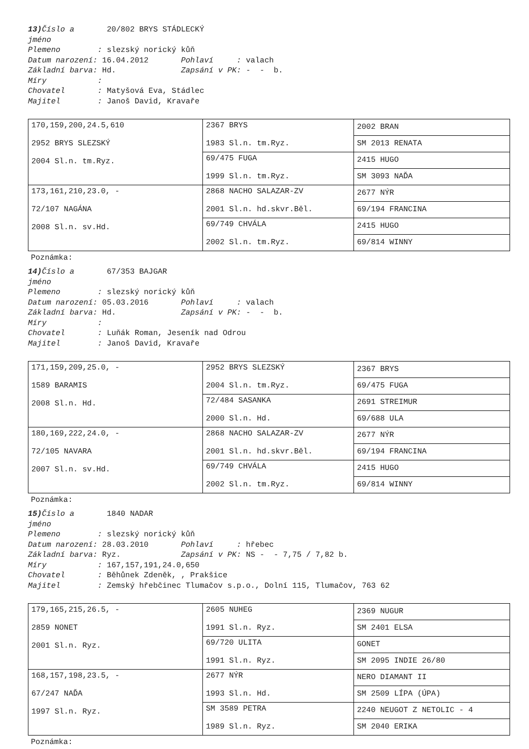13) Číslo a 20/802 BRYS STÁDLECKÝ
jméno
Plemeno : slezský norický kůň
Datum narození: 16.04.2012 Pohlaví : valach
Základní barva: Hd. Zapsání v PK: - - b.
Míry :
Chovatel : Matyšová Eva, Stádlec
Majitel : Janoš David, Kravaře
| 170,159,200,24.5,610 2952 BRYS SLEZSKÝ 2004 Sl.n. tm.Ryz. | 2367 BRYS 1983 Sl.n. tm.Ryz. | 2002 BRAN |
| | | SM 2013 RENATA |
| | 69/475 FUGA 1999 Sl.n. tm.Ryz. | 2415 HUGO |
| | | SM 3093 NAĎA |
| 173,161,210,23.0, - 72/107 NAGÁNA 2008 Sl.n. sv.Hd. | 2868 NACHO SALAZAR-ZV 2001 Sl.n. hd.skvr.Běl. | 2677 NÝR |
| | | 69/194 FRANCINA |
| | 69/749 CHVÁLA 2002 Sl.n. tm.Ryz. | 2415 HUGO |
| | | 69/814 WINNY |
Poznámka:
14) Číslo a 67/353 BAJGAR
jméno
Plemeno : slezský norický kůň
Datum narození: 05.03.2016 Pohlaví : valach
Základní barva: Hd. Zapsání v PK: - - b.
Míry :
Chovatel : Luňák Roman, Jeseník nad Odrou
Majitel : Janoš David, Kravaře
| 171,159,209,25.0, - 1589 BARAMIS 2008 Sl.n. Hd. | 2952 BRYS SLEZSKÝ 2004 Sl.n. tm.Ryz. | 2367 BRYS |
| | | 69/475 FUGA |
| | 72/484 SASANKA 2000 Sl.n. Hd. | 2691 STREIMUR |
| | | 69/688 ULA |
| 180,169,222,24.0, - 72/105 NAVARA 2007 Sl.n. sv.Hd. | 2868 NACHO SALAZAR-ZV 2001 Sl.n. hd.skvr.Běl. | 2677 NÝR |
| | | 69/194 FRANCINA |
| | 69/749 CHVÁLA 2002 Sl.n. tm.Ryz. | 2415 HUGO |
| | | 69/814 WINNY |
Poznámka:
15) Číslo a 1840 NADAR
jméno
Plemeno : slezský norický kůň
Datum narození: 28.03.2010 Pohlaví : hřebec
Základní barva: Ryz. Zapsání v PK: NS - - 7,75 / 7,82 b.
Míry : 167,157,191,24.0,650
Chovatel : Běhůnek Zdeněk, , Prakšice
Majitel : Zemský hřebčinec Tlumačov s.p.o., Dolní 115, Tlumačov, 763 62
| 179,165,215,26.5, - 2859 NONET 2001 Sl.n. Ryz. | 2605 NUHEG 1991 Sl.n. Ryz. | 2369 NUGUR |
| | | SM 2401 ELSA |
| | 69/720 ULITA 1991 Sl.n. Ryz. | GONET |
| | | SM 2095 INDIE 26/80 |
| 168,157,198,23.5, - 67/247 NAĎA 1997 Sl.n. Ryz. | 2677 NÝR 1993 Sl.n. Hd. | NERO DIAMANT II |
| | | SM 2509 LÍPA (ÚPA) |
| | SM 3589 PETRA 1989 Sl.n. Ryz. | 2240 NEUGOT Z NETOLIC - 4 |
| | | SM 2040 ERIKA |
Poznámka: